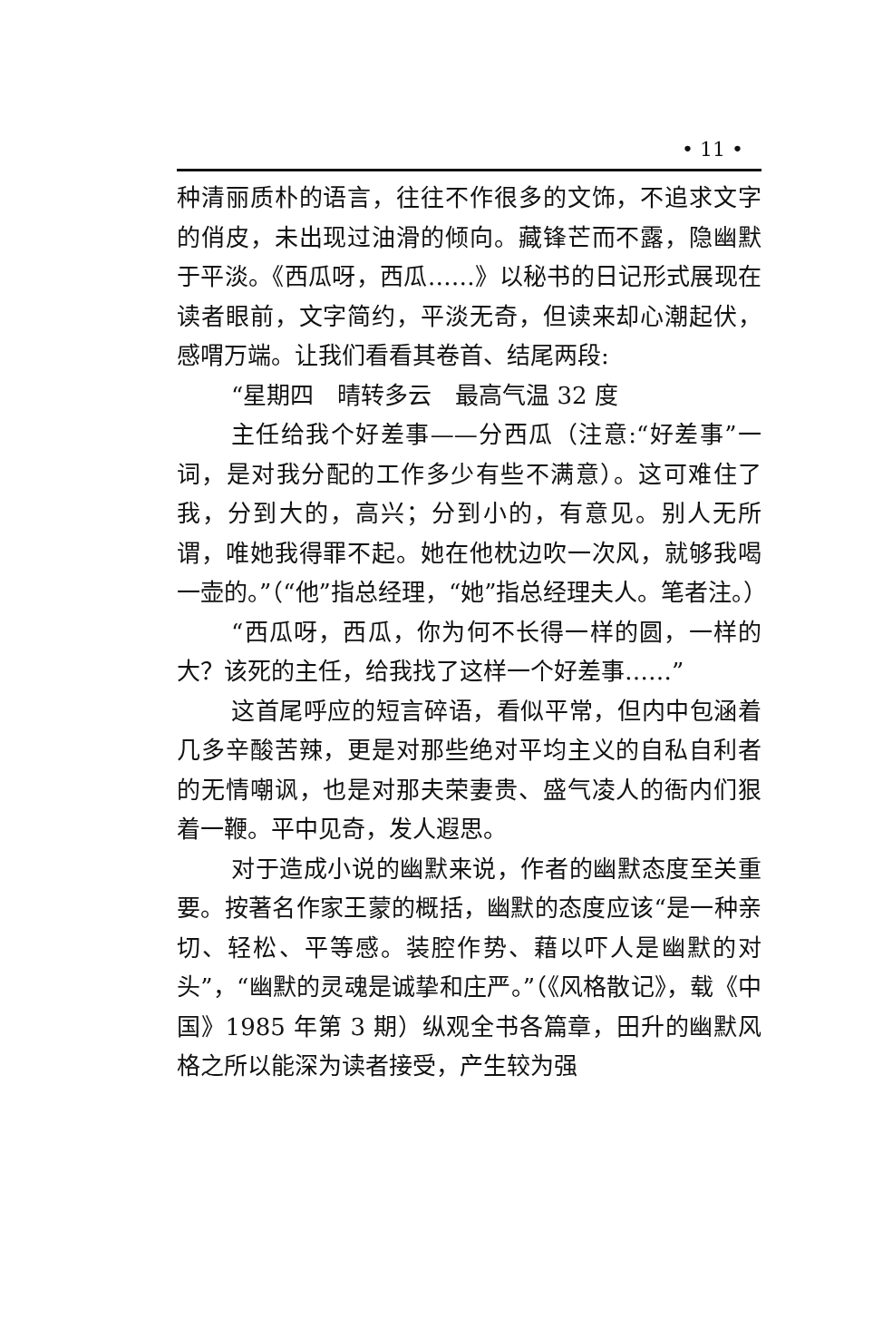• 11 •
种清丽质朴的语言，往往不作很多的文饰，不追求文字的俏皮，未出现过油滑的倾向。藏锋芒而不露，隐幽默于平淡。《西瓜呀，西瓜……》以秘书的日记形式展现在读者眼前，文字简约，平淡无奇，但读来却心潮起伏，感喟万端。让我们看看其卷首、结尾两段:
“星期四　晴转多云　最高气温 32 度
主任给我个好差事——分西瓜（注意:“好差事”一词，是对我分配的工作多少有些不满意）。这可难住了我，分到大的，高兴；分到小的，有意见。别人无所谓，唯她我得罪不起。她在他枕边吹一次风，就够我喝一壶的。”（“他”指总经理，“她”指总经理夫人。笔者注。）
“西瓜呀，西瓜，你为何不长得一样的圆，一样的大？该死的主任，给我找了这样一个好差事……”
这首尾呼应的短言碎语，看似平常，但内中包涵着几多辛酸苦辣，更是对那些绝对平均主义的自私自利者的无情嘲讽，也是对那夫荣妻贵、盛气凌人的衙内们狠着一鞭。平中见奇，发人遐思。
对于造成小说的幽默来说，作者的幽默态度至关重要。按著名作家王蒙的概括，幽默的态度应该“是一种亲切、轻松、平等感。装腔作势、藉以吓人是幽默的对头”，“幽默的灵魂是诚挚和庄严。”（《风格散记》，载《中国》1985 年第 3 期）纵观全书各篇章，田升的幽默风格之所以能深为读者接受，产生较为强